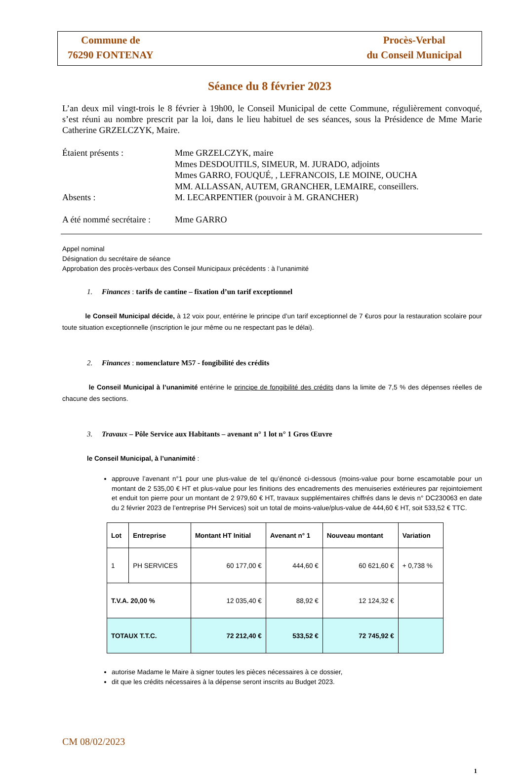Commune de
76290 FONTENAY
Procès-Verbal
du Conseil Municipal
Séance du 8 février 2023
L’an deux mil vingt-trois le 8 février à 19h00, le Conseil Municipal de cette Commune, régulièrement convoqué, s’est réuni au nombre prescrit par la loi, dans le lieu habituel de ses séances, sous la Présidence de Mme Marie Catherine GRZELCZYK, Maire.
| Étaient présents : | Mme GRZELCZYK, maire Mmes DESDOUITILS, SIMEUR, M. JURADO, adjoints Mmes GARRO, FOUQUÉ, , LEFRANCOIS, LE MOINE, OUCHA MM. ALLASSAN, AUTEM, GRANCHER, LEMAIRE, conseillers. |
| Absents : | M. LECARPENTIER (pouvoir à M. GRANCHER) |
| A été nommé secrétaire : | Mme GARRO |
Appel nominal
Désignation du secrétaire de séance
Approbation des procès-verbaux des Conseil Municipaux précédents : à l’unanimité
1. Finances : tarifs de cantine – fixation d’un tarif exceptionnel
le Conseil Municipal décide, à 12 voix pour, entérine le principe d’un tarif exceptionnel de 7 €uros pour la restauration scolaire pour toute situation exceptionnelle (inscription le jour même ou ne respectant pas le délai).
2. Finances : nomenclature M57 - fongibilité des crédits
le Conseil Municipal à l’unanimité entérine le principe de fongibilité des crédits dans la limite de 7,5 % des dépenses réelles de chacune des sections.
3. Travaux – Pôle Service aux Habitants – avenant n° 1 lot n° 1 Gros Œuvre
le Conseil Municipal, à l’unanimité :
approuve l’avenant n°1 pour une plus-value de tel qu’énoncé ci-dessous (moins-value pour borne escamotable pour un montant de 2 535,00 € HT et plus-value pour les finitions des encadrements des menuiseries extérieures par rejointoiement et enduit ton pierre pour un montant de 2 979,60 € HT, travaux supplémentaires chiffrés dans le devis n° DC230063 en date du 2 février 2023 de l’entreprise PH Services) soit un total de moins-value/plus-value de 444,60 € HT, soit 533,52 € TTC.
| Lot | Entreprise | Montant HT Initial | Avenant n° 1 | Nouveau montant | Variation |
| --- | --- | --- | --- | --- | --- |
| 1 | PH SERVICES | 60 177,00 € | 444,60 € | 60 621,60 € | + 0,738 % |
| T.V.A. 20,00 % | | 12 035,40 € | 88,92 € | 12 124,32 € | |
| TOTAUX T.T.C. | | 72 212,40 € | 533,52 € | 72 745,92 € | |
autorise Madame le Maire à signer toutes les pièces nécessaires à ce dossier,
dit que les crédits nécessaires à la dépense seront inscrits au Budget 2023.
CM 08/02/2023
1